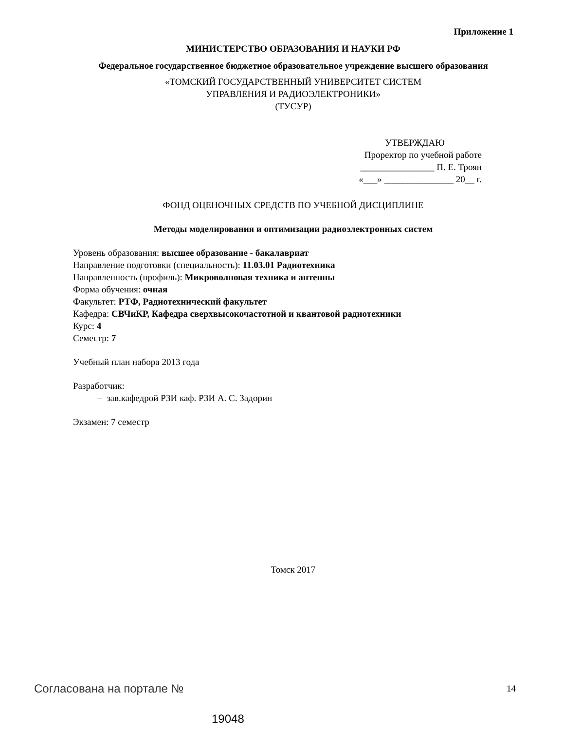Приложение 1
МИНИСТЕРСТВО ОБРАЗОВАНИЯ И НАУКИ РФ
Федеральное государственное бюджетное образовательное учреждение высшего образования
«ТОМСКИЙ ГОСУДАРСТВЕННЫЙ УНИВЕРСИТЕТ СИСТЕМ
УПРАВЛЕНИЯ И РАДИОЭЛЕКТРОНИКИ»
(ТУСУР)
УТВЕРЖДАЮ
Проректор по учебной работе
________________ П. Е. Троян
«___» _______________ 20__ г.
ФОНД ОЦЕНОЧНЫХ СРЕДСТВ ПО УЧЕБНОЙ ДИСЦИПЛИНЕ
Методы моделирования и оптимизации радиоэлектронных систем
Уровень образования: высшее образование - бакалавриат
Направление подготовки (специальность): 11.03.01 Радиотехника
Направленность (профиль): Микроволновая техника и антенны
Форма обучения: очная
Факультет: РТФ, Радиотехнический факультет
Кафедра: СВЧиКР, Кафедра сверхвысокочастотной и квантовой радиотехники
Курс: 4
Семестр: 7
Учебный план набора 2013 года
Разработчик:
– зав.кафедрой РЗИ каф. РЗИ А. С. Задорин
Экзамен: 7 семестр
Томск 2017
Согласована на портале № 14
19048